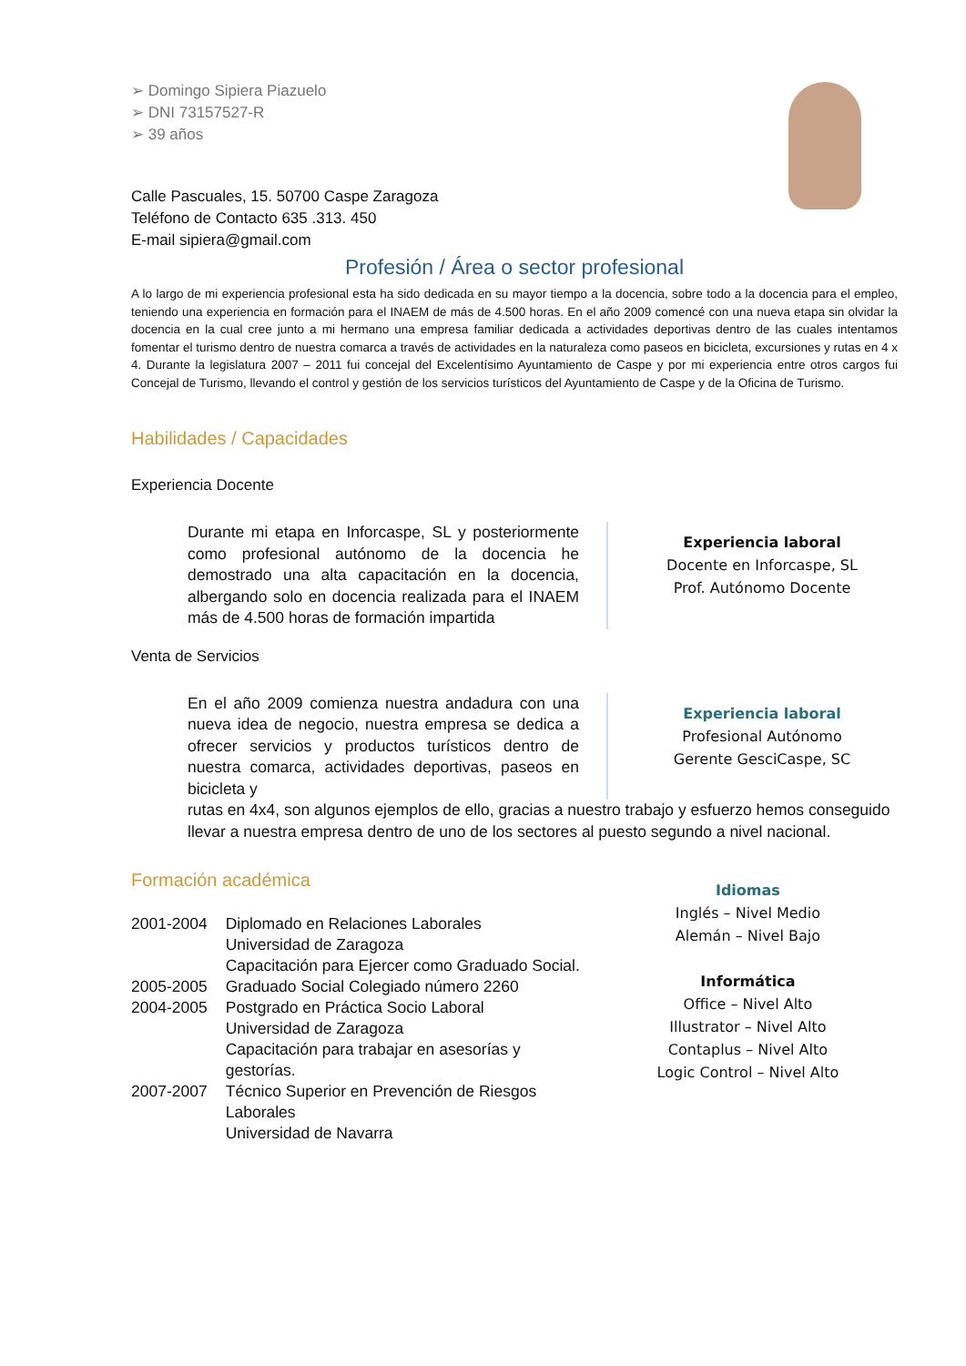➢ Domingo Sipiera Piazuelo
➢ DNI 73157527-R
➢ 39 años
Calle Pascuales, 15. 50700 Caspe Zaragoza
Teléfono de Contacto 635 .313. 450
E-mail sipiera@gmail.com
Profesión / Área o sector profesional
A lo largo de mi experiencia profesional esta ha sido dedicada en su mayor tiempo a la docencia, sobre todo a la docencia para el empleo, teniendo una experiencia en formación para el INAEM de más de 4.500 horas. En el año 2009 comencé con una nueva etapa sin olvidar la docencia en la cual cree junto a mi hermano una empresa familiar dedicada a actividades deportivas dentro de las cuales intentamos fomentar el turismo dentro de nuestra comarca a través de actividades en la naturaleza como paseos en bicicleta, excursiones y rutas en 4 x 4. Durante la legislatura 2007 – 2011 fui concejal del Excelentísimo Ayuntamiento de Caspe y por mi experiencia entre otros cargos fui Concejal de Turismo, llevando el control y gestión de los servicios turísticos del Ayuntamiento de Caspe y de la Oficina de Turismo.
Habilidades / Capacidades
Experiencia Docente
Durante mi etapa en Inforcaspe, SL y posteriormente como profesional autónomo de la docencia he demostrado una alta capacitación en la docencia, albergando solo en docencia realizada para el INAEM más de 4.500 horas de formación impartida
Experiencia laboral
Docente en Inforcaspe, SL
Prof. Autónomo Docente
Venta de Servicios
En el año 2009 comienza nuestra andadura con una nueva idea de negocio, nuestra empresa se dedica a ofrecer servicios y productos turísticos dentro de nuestra comarca, actividades deportivas, paseos en bicicleta y
Experiencia laboral
Profesional Autónomo
Gerente GesciCaspe, SC
rutas en 4x4, son algunos ejemplos de ello, gracias a nuestro trabajo y esfuerzo hemos conseguido llevar a nuestra empresa dentro de uno de los sectores al puesto segundo a nivel nacional.
Formación académica
| 2001-2004 | Diplomado en Relaciones Laborales Universidad de Zaragoza Capacitación para Ejercer como Graduado Social. |
| 2005-2005 | Graduado Social Colegiado número 2260 |
| 2004-2005 | Postgrado en Práctica Socio Laboral Universidad de Zaragoza Capacitación para trabajar en asesorías y gestorías. |
| 2007-2007 | Técnico Superior en Prevención de Riesgos Laborales Universidad de Navarra |
Idiomas
Inglés – Nivel Medio
Alemán – Nivel Bajo
Informática
Office – Nivel Alto
Illustrator – Nivel Alto
Contaplus – Nivel Alto
Logic Control – Nivel Alto